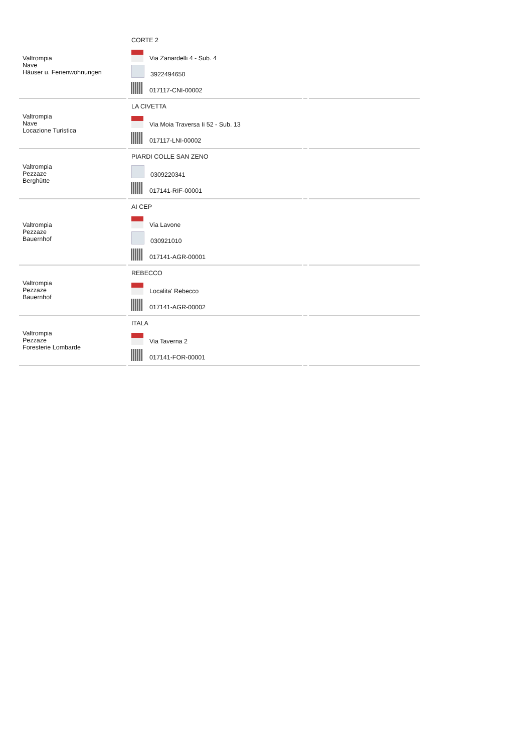| Valtrompia Nave Häuser u. Ferienwohnungen | CORTE 2 Via Zanardelli 4 - Sub. 4 3922494650 017117-CNI-00002 | | |
| Valtrompia Nave Locazione Turistica | LA CIVETTA Via Moia Traversa Ii 52 - Sub. 13 017117-LNI-00002 | | |
| Valtrompia Pezzaze Berghütte | PIARDI COLLE SAN ZENO 0309220341 017141-RIF-00001 | | |
| Valtrompia Pezzaze Bauernhof | AI CEP Via Lavone 030921010 017141-AGR-00001 | | |
| Valtrompia Pezzaze Bauernhof | REBECCO Localita' Rebecco 017141-AGR-00002 | | |
| Valtrompia Pezzaze Foresterie Lombarde | ITALA Via Taverna 2 017141-FOR-00001 | | |